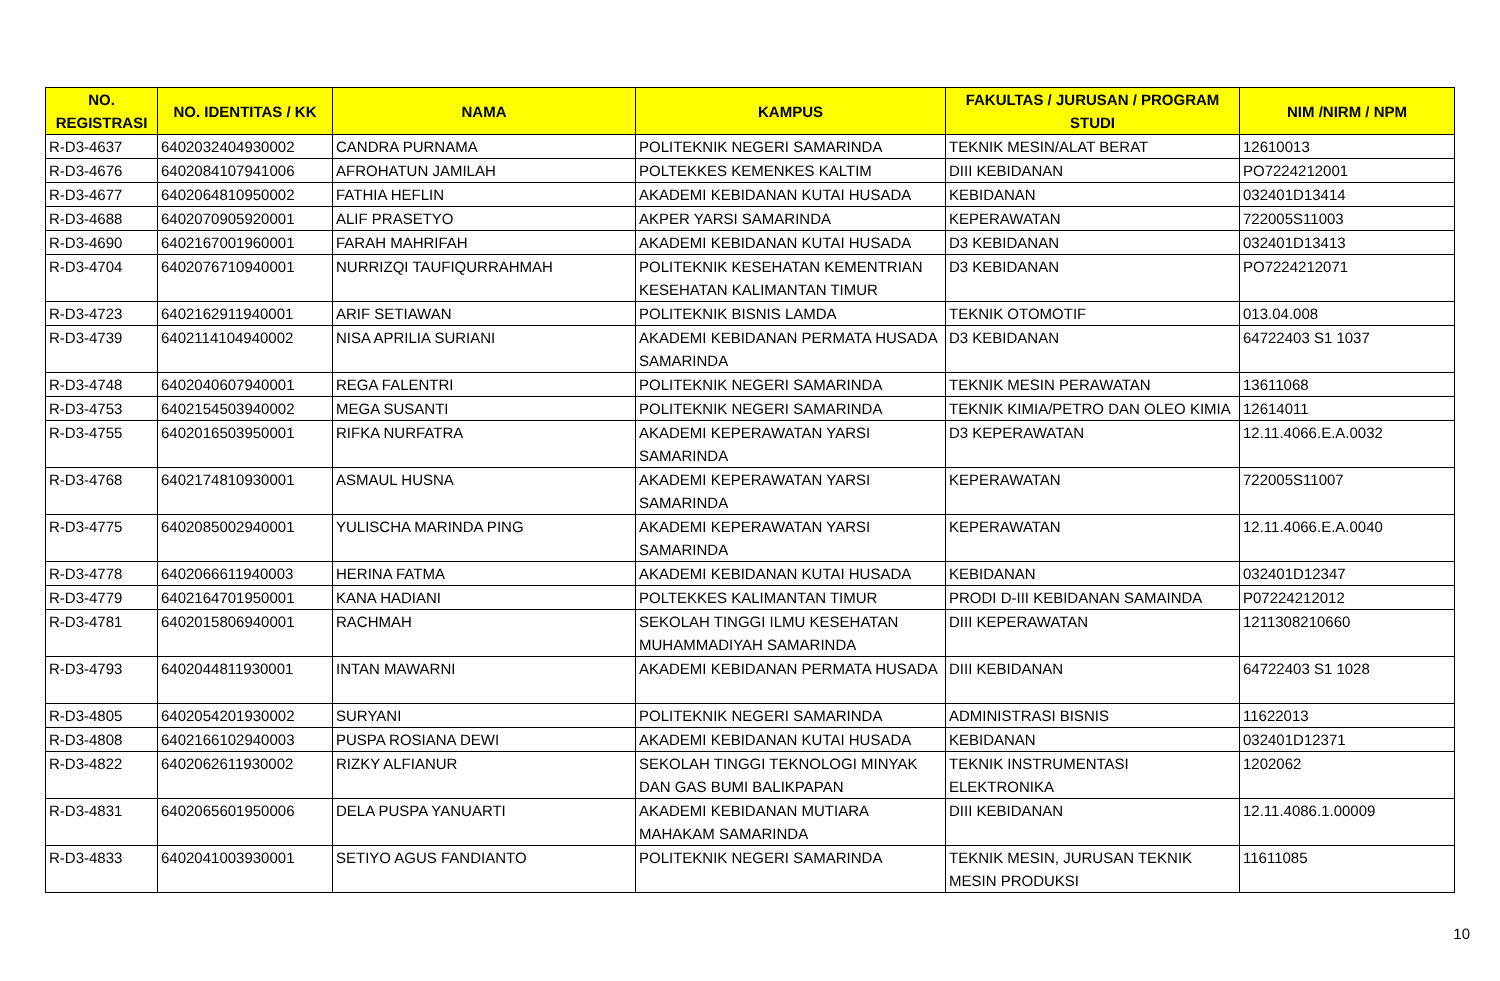| NO. REGISTRASI | NO. IDENTITAS / KK | NAMA | KAMPUS | FAKULTAS / JURUSAN / PROGRAM STUDI | NIM /NIRM / NPM |
| --- | --- | --- | --- | --- | --- |
| R-D3-4637 | 6402032404930002 | CANDRA PURNAMA | POLITEKNIK NEGERI SAMARINDA | TEKNIK MESIN/ALAT BERAT | 12610013 |
| R-D3-4676 | 6402084107941006 | AFROHATUN JAMILAH | POLTEKKES KEMENKES KALTIM | DIII KEBIDANAN | PO7224212001 |
| R-D3-4677 | 6402064810950002 | FATHIA HEFLIN | AKADEMI KEBIDANAN KUTAI HUSADA | KEBIDANAN | 032401D13414 |
| R-D3-4688 | 6402070905920001 | ALIF PRASETYO | AKPER YARSI SAMARINDA | KEPERAWATAN | 722005S11003 |
| R-D3-4690 | 6402167001960001 | FARAH MAHRIFAH | AKADEMI KEBIDANAN KUTAI HUSADA | D3 KEBIDANAN | 032401D13413 |
| R-D3-4704 | 6402076710940001 | NURRIZQI TAUFIQURRAHMAH | POLITEKNIK KESEHATAN KEMENTRIAN KESEHATAN KALIMANTAN TIMUR | D3 KEBIDANAN | PO7224212071 |
| R-D3-4723 | 6402162911940001 | ARIF SETIAWAN | POLITEKNIK BISNIS LAMDA | TEKNIK OTOMOTIF | 013.04.008 |
| R-D3-4739 | 6402114104940002 | NISA APRILIA SURIANI | AKADEMI KEBIDANAN PERMATA HUSADA SAMARINDA | D3 KEBIDANAN | 64722403 S1 1037 |
| R-D3-4748 | 6402040607940001 | REGA FALENTRI | POLITEKNIK NEGERI SAMARINDA | TEKNIK MESIN PERAWATAN | 13611068 |
| R-D3-4753 | 6402154503940002 | MEGA SUSANTI | POLITEKNIK NEGERI SAMARINDA | TEKNIK KIMIA/PETRO DAN OLEO KIMIA | 12614011 |
| R-D3-4755 | 6402016503950001 | RIFKA NURFATRA | AKADEMI KEPERAWATAN YARSI SAMARINDA | D3 KEPERAWATAN | 12.11.4066.E.A.0032 |
| R-D3-4768 | 6402174810930001 | ASMAUL HUSNA | AKADEMI KEPERAWATAN YARSI SAMARINDA | KEPERAWATAN | 722005S11007 |
| R-D3-4775 | 6402085002940001 | YULISCHA MARINDA PING | AKADEMI KEPERAWATAN YARSI SAMARINDA | KEPERAWATAN | 12.11.4066.E.A.0040 |
| R-D3-4778 | 6402066611940003 | HERINA FATMA | AKADEMI KEBIDANAN KUTAI HUSADA | KEBIDANAN | 032401D12347 |
| R-D3-4779 | 6402164701950001 | KANA HADIANI | POLTEKKES KALIMANTAN TIMUR | PRODI D-III KEBIDANAN SAMAINDA | P07224212012 |
| R-D3-4781 | 6402015806940001 | RACHMAH | SEKOLAH TINGGI ILMU KESEHATAN MUHAMMADIYAH SAMARINDA | DIII KEPERAWATAN | 1211308210660 |
| R-D3-4793 | 6402044811930001 | INTAN MAWARNI | AKADEMI KEBIDANAN PERMATA HUSADA | DIII KEBIDANAN | 64722403 S1 1028 |
| R-D3-4805 | 6402054201930002 | SURYANI | POLITEKNIK NEGERI SAMARINDA | ADMINISTRASI BISNIS | 11622013 |
| R-D3-4808 | 6402166102940003 | PUSPA ROSIANA DEWI | AKADEMI KEBIDANAN KUTAI HUSADA | KEBIDANAN | 032401D12371 |
| R-D3-4822 | 6402062611930002 | RIZKY ALFIANUR | SEKOLAH TINGGI TEKNOLOGI MINYAK DAN GAS BUMI BALIKPAPAN | TEKNIK INSTRUMENTASI ELEKTRONIKA | 1202062 |
| R-D3-4831 | 6402065601950006 | DELA PUSPA YANUARTI | AKADEMI KEBIDANAN MUTIARA MAHAKAM SAMARINDA | DIII KEBIDANAN | 12.11.4086.1.00009 |
| R-D3-4833 | 6402041003930001 | SETIYO AGUS FANDIANTO | POLITEKNIK NEGERI SAMARINDA | TEKNIK MESIN, JURUSAN TEKNIK MESIN PRODUKSI | 11611085 |
10